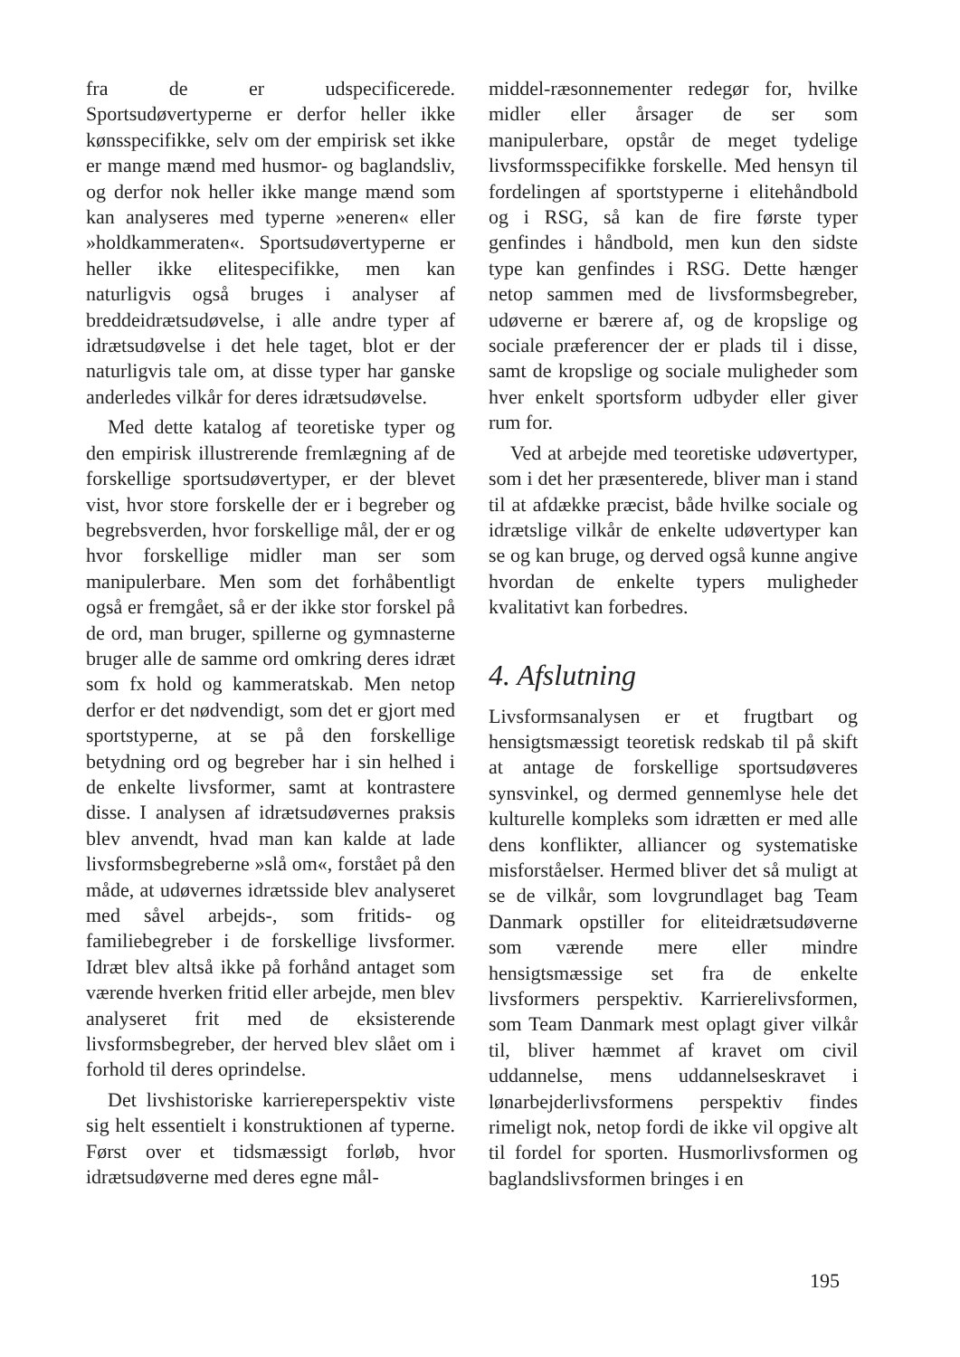fra de er udspecificerede. Sportsudøvertyperne er derfor heller ikke kønsspecifikke, selv om der empirisk set ikke er mange mænd med husmor- og baglandsliv, og derfor nok heller ikke mange mænd som kan analyseres med typerne »eneren« eller »holdkammeraten«. Sportsudøvertyperne er heller ikke elitespecifikke, men kan naturligvis også bruges i analyser af breddeidrætsudøvelse, i alle andre typer af idrætsudøvelse i det hele taget, blot er der naturligvis tale om, at disse typer har ganske anderledes vilkår for deres idrætsudøvelse.
Med dette katalog af teoretiske typer og den empirisk illustrerende fremlægning af de forskellige sportsudøvertyper, er der blevet vist, hvor store forskelle der er i begreber og begrebsverden, hvor forskellige mål, der er og hvor forskellige midler man ser som manipulerbare. Men som det forhåbentligt også er fremgået, så er der ikke stor forskel på de ord, man bruger, spillerne og gymnasterne bruger alle de samme ord omkring deres idræt som fx hold og kammeratskab. Men netop derfor er det nødvendigt, som det er gjort med sportstyperne, at se på den forskellige betydning ord og begreber har i sin helhed i de enkelte livsformer, samt at kontrastere disse. I analysen af idrætsudøvernes praksis blev anvendt, hvad man kan kalde at lade livsformsbegreberne »slå om«, forstået på den måde, at udøvernes idrætsside blev analyseret med såvel arbejds-, som fritids- og familiebegreber i de forskellige livsformer. Idræt blev altså ikke på forhånd antaget som værende hverken fritid eller arbejde, men blev analyseret frit med de eksisterende livsformsbegreber, der herved blev slået om i forhold til deres oprindelse.
Det livshistoriske karriereperspektiv viste sig helt essentielt i konstruktionen af typerne. Først over et tidsmæssigt forløb, hvor idrætsudøverne med deres egne mål-
middel-ræsonnementer redegør for, hvilke midler eller årsager de ser som manipulerbare, opstår de meget tydelige livsformsspecifikke forskelle. Med hensyn til fordelingen af sportstyperne i elitehåndbold og i RSG, så kan de fire første typer genfindes i håndbold, men kun den sidste type kan genfindes i RSG. Dette hænger netop sammen med de livsformsbegreber, udøverne er bærere af, og de kropslige og sociale præferencer der er plads til i disse, samt de kropslige og sociale muligheder som hver enkelt sportsform udbyder eller giver rum for.
Ved at arbejde med teoretiske udøvertyper, som i det her præsenterede, bliver man i stand til at afdække præcist, både hvilke sociale og idrætslige vilkår de enkelte udøvertyper kan se og kan bruge, og derved også kunne angive hvordan de enkelte typers muligheder kvalitativt kan forbedres.
4. Afslutning
Livsformsanalysen er et frugtbart og hensigtsmæssigt teoretisk redskab til på skift at antage de forskellige sportsudøveres synsvinkel, og dermed gennemlyse hele det kulturelle kompleks som idrætten er med alle dens konflikter, alliancer og systematiske misforståelser. Hermed bliver det så muligt at se de vilkår, som lovgrundlaget bag Team Danmark opstiller for eliteidrætsudøverne som værende mere eller mindre hensigtsmæssige set fra de enkelte livsformers perspektiv. Karrierelivsformen, som Team Danmark mest oplagt giver vilkår til, bliver hæmmet af kravet om civil uddannelse, mens uddannelseskravet i lønarbejderlivsformens perspektiv findes rimeligt nok, netop fordi de ikke vil opgive alt til fordel for sporten. Husmorlivsformen og baglandslivsformen bringes i en
195